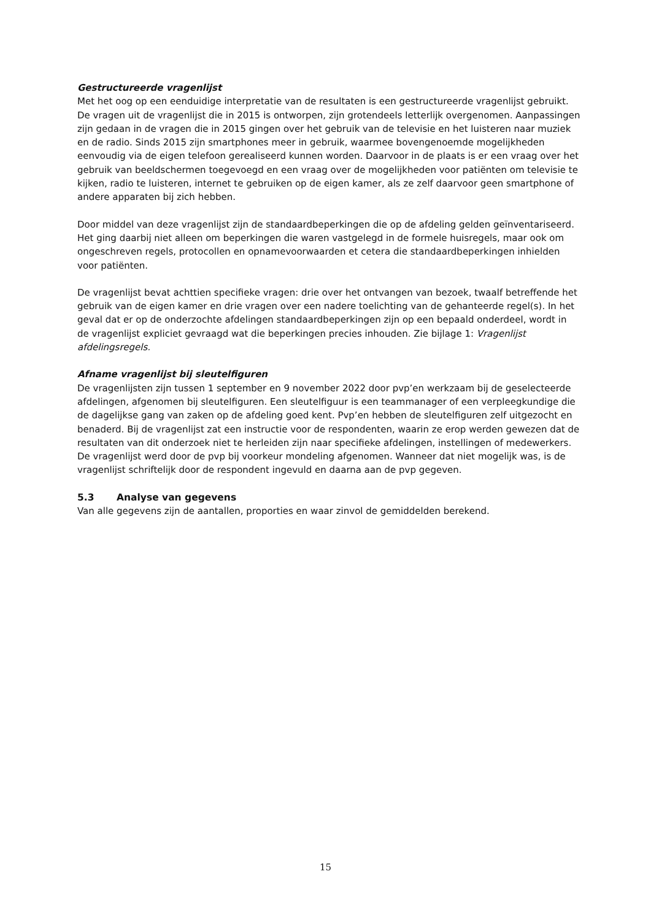Gestructureerde vragenlijst
Met het oog op een eenduidige interpretatie van de resultaten is een gestructureerde vragenlijst gebruikt. De vragen uit de vragenlijst die in 2015 is ontworpen, zijn grotendeels letterlijk overgenomen. Aanpassingen zijn gedaan in de vragen die in 2015 gingen over het gebruik van de televisie en het luisteren naar muziek en de radio. Sinds 2015 zijn smartphones meer in gebruik, waarmee bovengenoemde mogelijkheden eenvoudig via de eigen telefoon gerealiseerd kunnen worden. Daarvoor in de plaats is er een vraag over het gebruik van beeldschermen toegevoegd en een vraag over de mogelijkheden voor patiënten om televisie te kijken, radio te luisteren, internet te gebruiken op de eigen kamer, als ze zelf daarvoor geen smartphone of andere apparaten bij zich hebben.
Door middel van deze vragenlijst zijn de standaardbeperkingen die op de afdeling gelden geïnventariseerd. Het ging daarbij niet alleen om beperkingen die waren vastgelegd in de formele huisregels, maar ook om ongeschreven regels, protocollen en opnamevoorwaarden et cetera die standaardbeperkingen inhielden voor patiënten.
De vragenlijst bevat achttien specifieke vragen: drie over het ontvangen van bezoek, twaalf betreffende het gebruik van de eigen kamer en drie vragen over een nadere toelichting van de gehanteerde regel(s). In het geval dat er op de onderzochte afdelingen standaardbeperkingen zijn op een bepaald onderdeel, wordt in de vragenlijst expliciet gevraagd wat die beperkingen precies inhouden. Zie bijlage 1: Vragenlijst afdelingsregels.
Afname vragenlijst bij sleutelfiguren
De vragenlijsten zijn tussen 1 september en 9 november 2022 door pvp’en werkzaam bij de geselecteerde afdelingen, afgenomen bij sleutelfiguren. Een sleutelfiguur is een teammanager of een verpleegkundige die de dagelijkse gang van zaken op de afdeling goed kent. Pvp’en hebben de sleutelfiguren zelf uitgezocht en benaderd. Bij de vragenlijst zat een instructie voor de respondenten, waarin ze erop werden gewezen dat de resultaten van dit onderzoek niet te herleiden zijn naar specifieke afdelingen, instellingen of medewerkers. De vragenlijst werd door de pvp bij voorkeur mondeling afgenomen. Wanneer dat niet mogelijk was, is de vragenlijst schriftelijk door de respondent ingevuld en daarna aan de pvp gegeven.
5.3 Analyse van gegevens
Van alle gegevens zijn de aantallen, proporties en waar zinvol de gemiddelden berekend.
15